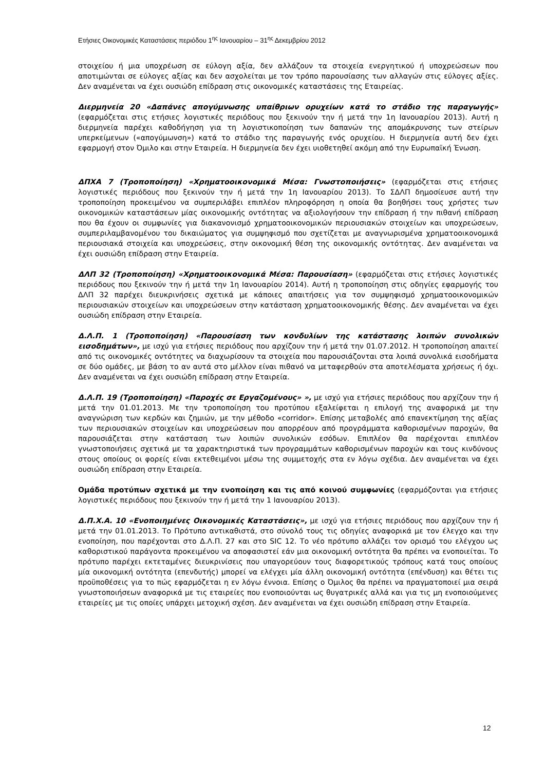Ετήσιες Οικονομικές Καταστάσεις περιόδου 1<sup>ης</sup> Ιανουαρίου – 31<sup>ης</sup> Δεκεμβρίου 2012
στοιχείου ή μια υποχρέωση σε εύλογη αξία, δεν αλλάζουν τα στοιχεία ενεργητικού ή υποχρεώσεων που αποτιμώνται σε εύλογες αξίας και δεν ασχολείται με τον τρόπο παρουσίασης των αλλαγών στις εύλογες αξίες. Δεν αναμένεται να έχει ουσιώδη επίδραση στις οικονομικές καταστάσεις της Εταιρείας.
Διερμηνεία 20 «Δαπάνες απογύμνωσης υπαίθριων ορυχείων κατά το στάδιο της παραγωγής» (εφαρμόζεται στις ετήσιες λογιστικές περιόδους που ξεκινούν την ή μετά την 1η Ιανουαρίου 2013). Αυτή η διερμηνεία παρέχει καθοδήγηση για τη λογιστικοποίηση των δαπανών της απομάκρυνσης των στείρων υπερκείμενων («απογύμωνση») κατά το στάδιο της παραγωγής ενός ορυχείου. Η διερμηνεία αυτή δεν έχει εφαρμογή στον Όμιλο και στην Εταιρεία. Η διερμηνεία δεν έχει υιοθετηθεί ακόμη από την Ευρωπαϊκή Ένωση.
ΔΠΧΑ 7 (Τροποποίηση) «Χρηματοοικονομικά Μέσα: Γνωστοποιήσεις» (εφαρμόζεται στις ετήσιες λογιστικές περιόδους που ξεκινούν την ή μετά την 1η Ιανουαρίου 2013). Το ΣΔΛΠ δημοσίευσε αυτή την τροποποίηση προκειμένου να συμπεριλάβει επιπλέον πληροφόρηση η οποία θα βοηθήσει τους χρήστες των οικονομικών καταστάσεων μίας οικονομικής οντότητας να αξιολογήσουν την επίδραση ή την πιθανή επίδραση που θα έχουν οι συμφωνίες για διακανονισμό χρηματοοικονομικών περιουσιακών στοιχείων και υποχρεώσεων, συμπεριλαμβανομένου του δικαιώματος για συμψηφισμό που σχετίζεται με αναγνωρισμένα χρηματοοικονομικά περιουσιακά στοιχεία και υποχρεώσεις, στην οικονομική θέση της οικονομικής οντότητας. Δεν αναμένεται να έχει ουσιώδη επίδραση στην Εταιρεία.
ΔΛΠ 32 (Τροποποίηση) «Χρηματοοικονομικά Μέσα: Παρουσίαση» (εφαρμόζεται στις ετήσιες λογιστικές περιόδους που ξεκινούν την ή μετά την 1η Ιανουαρίου 2014). Αυτή η τροποποίηση στις οδηγίες εφαρμογής του ΔΛΠ 32 παρέχει διευκρινήσεις σχετικά με κάποιες απαιτήσεις για τον συμψηφισμό χρηματοοικονομικών περιουσιακών στοιχείων και υποχρεώσεων στην κατάσταση χρηματοοικονομικής θέσης. Δεν αναμένεται να έχει ουσιώδη επίδραση στην Εταιρεία.
Δ.Λ.Π. 1 (Τροποποίηση) «Παρουσίαση των κονδυλίων της κατάστασης λοιπών συνολικών εισοδημάτων», με ισχύ για ετήσιες περιόδους που αρχίζουν την ή μετά την 01.07.2012. Η τροποποίηση απαιτεί από τις οικονομικές οντότητες να διαχωρίσουν τα στοιχεία που παρουσιάζονται στα λοιπά συνολικά εισοδήματα σε δύο ομάδες, με βάση το αν αυτά στο μέλλον είναι πιθανό να μεταφερθούν στα αποτελέσματα χρήσεως ή όχι. Δεν αναμένεται να έχει ουσιώδη επίδραση στην Εταιρεία.
Δ.Λ.Π. 19 (Τροποποίηση) «Παροχές σε Εργαζομένους» », με ισχύ για ετήσιες περιόδους που αρχίζουν την ή μετά την 01.01.2013. Με την τροποποίηση του προτύπου εξαλείφεται η επιλογή της αναφορικά με την αναγνώριση των κερδών και ζημιών, με την μέθοδο «corridor». Επίσης μεταβολές από επανεκτίμηση της αξίας των περιουσιακών στοιχείων και υποχρεώσεων που απορρέουν από προγράμματα καθορισμένων παροχών, θα παρουσιάζεται στην κατάσταση των λοιπών συνολικών εσόδων. Επιπλέον θα παρέχονται επιπλέον γνωστοποιήσεις σχετικά με τα χαρακτηριστικά των προγραμμάτων καθορισμένων παροχών και τους κινδύνους στους οποίους οι φορείς είναι εκτεθειμένοι μέσω της συμμετοχής στα εν λόγω σχέδια. Δεν αναμένεται να έχει ουσιώδη επίδραση στην Εταιρεία.
Ομάδα προτύπων σχετικά με την ενοποίηση και τις από κοινού συμφωνίες (εφαρμόζονται για ετήσιες λογιστικές περιόδους που ξεκινούν την ή μετά την 1 Ιανουαρίου 2013).
Δ.Π.Χ.Α. 10 «Ενοποιημένες Οικονομικές Καταστάσεις», με ισχύ για ετήσιες περιόδους που αρχίζουν την ή μετά την 01.01.2013. Το Πρότυπο αντικαθιστά, στο σύνολό τους τις οδηγίες αναφορικά με τον έλεγχο και την ενοποίηση, που παρέχονται στο Δ.Λ.Π. 27 και στο SIC 12. Το νέο πρότυπο αλλάζει τον ορισμό του ελέγχου ως καθοριστικού παράγοντα προκειμένου να αποφασιστεί εάν μια οικονομική οντότητα θα πρέπει να ενοποιείται. Το πρότυπο παρέχει εκτεταμένες διευκρινίσεις που υπαγορεύουν τους διαφορετικούς τρόπους κατά τους οποίους μία οικονομική οντότητα (επενδυτής) μπορεί να ελέγχει μία άλλη οικονομική οντότητα (επένδυση) και θέτει τις προϋποθέσεις για το πώς εφαρμόζεται η εν λόγω έννοια. Επίσης ο Όμιλος θα πρέπει να πραγματοποιεί μια σειρά γνωστοποιήσεων αναφορικά με τις εταιρείες που ενοποιούνται ως θυγατρικές αλλά και για τις μη ενοποιούμενες εταιρείες με τις οποίες υπάρχει μετοχική σχέση. Δεν αναμένεται να έχει ουσιώδη επίδραση στην Εταιρεία.
12